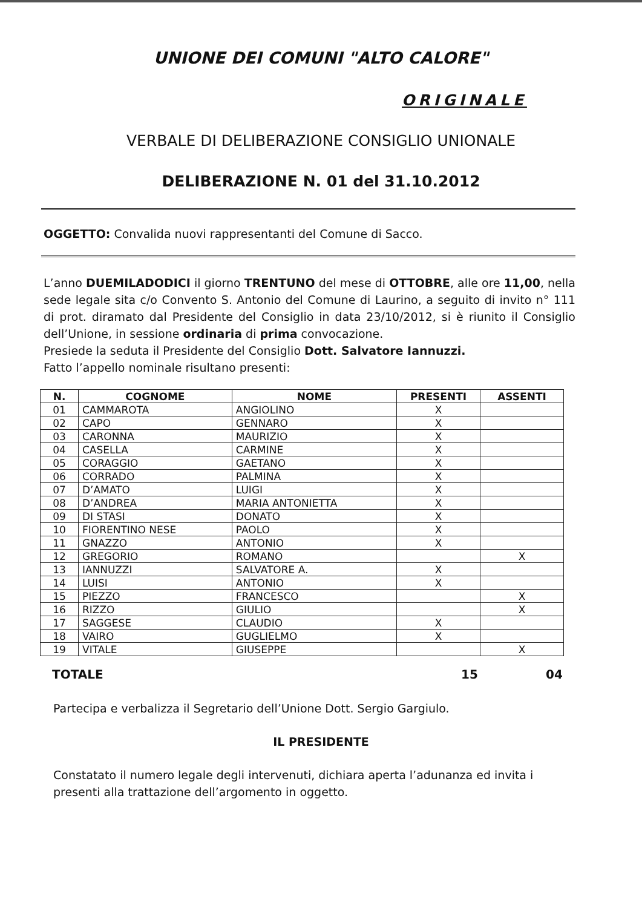UNIONE DEI COMUNI "ALTO CALORE"
ORIGINALE
VERBALE DI DELIBERAZIONE CONSIGLIO UNIONALE
DELIBERAZIONE N. 01 del 31.10.2012
OGGETTO: Convalida nuovi rappresentanti del Comune di Sacco.
L’anno DUEMILADODICI il giorno TRENTUNO del mese di OTTOBRE, alle ore 11,00, nella sede legale sita c/o Convento S. Antonio del Comune di Laurino, a seguito di invito n° 111 di prot. diramato dal Presidente del Consiglio in data 23/10/2012, si è riunito il Consiglio dell’Unione, in sessione ordinaria di prima convocazione.
Presiede la seduta il Presidente del Consiglio Dott. Salvatore Iannuzzi.
Fatto l’appello nominale risultano presenti:
| N. | COGNOME | NOME | PRESENTI | ASSENTI |
| --- | --- | --- | --- | --- |
| 01 | CAMMAROTA | ANGIOLINO | X | |
| 02 | CAPO | GENNARO | X | |
| 03 | CARONNA | MAURIZIO | X | |
| 04 | CASELLA | CARMINE | X | |
| 05 | CORAGGIO | GAETANO | X | |
| 06 | CORRADO | PALMINA | X | |
| 07 | D’AMATO | LUIGI | X | |
| 08 | D’ANDREA | MARIA ANTONIETTA | X | |
| 09 | DI STASI | DONATO | X | |
| 10 | FIORENTINO NESE | PAOLO | X | |
| 11 | GNAZZO | ANTONIO | X | |
| 12 | GREGORIO | ROMANO | | X |
| 13 | IANNUZZI | SALVATORE A. | X | |
| 14 | LUISI | ANTONIO | X | |
| 15 | PIEZZO | FRANCESCO | | X |
| 16 | RIZZO | GIULIO | | X |
| 17 | SAGGESE | CLAUDIO | X | |
| 18 | VAIRO | GUGLIELMO | X | |
| 19 | VITALE | GIUSEPPE | | X |
TOTALE 15 04
Partecipa e verbalizza il Segretario dell’Unione Dott. Sergio Gargiulo.
IL PRESIDENTE
Constatato il numero legale degli intervenuti, dichiara aperta l’adunanza ed invita i presenti alla trattazione dell’argomento in oggetto.